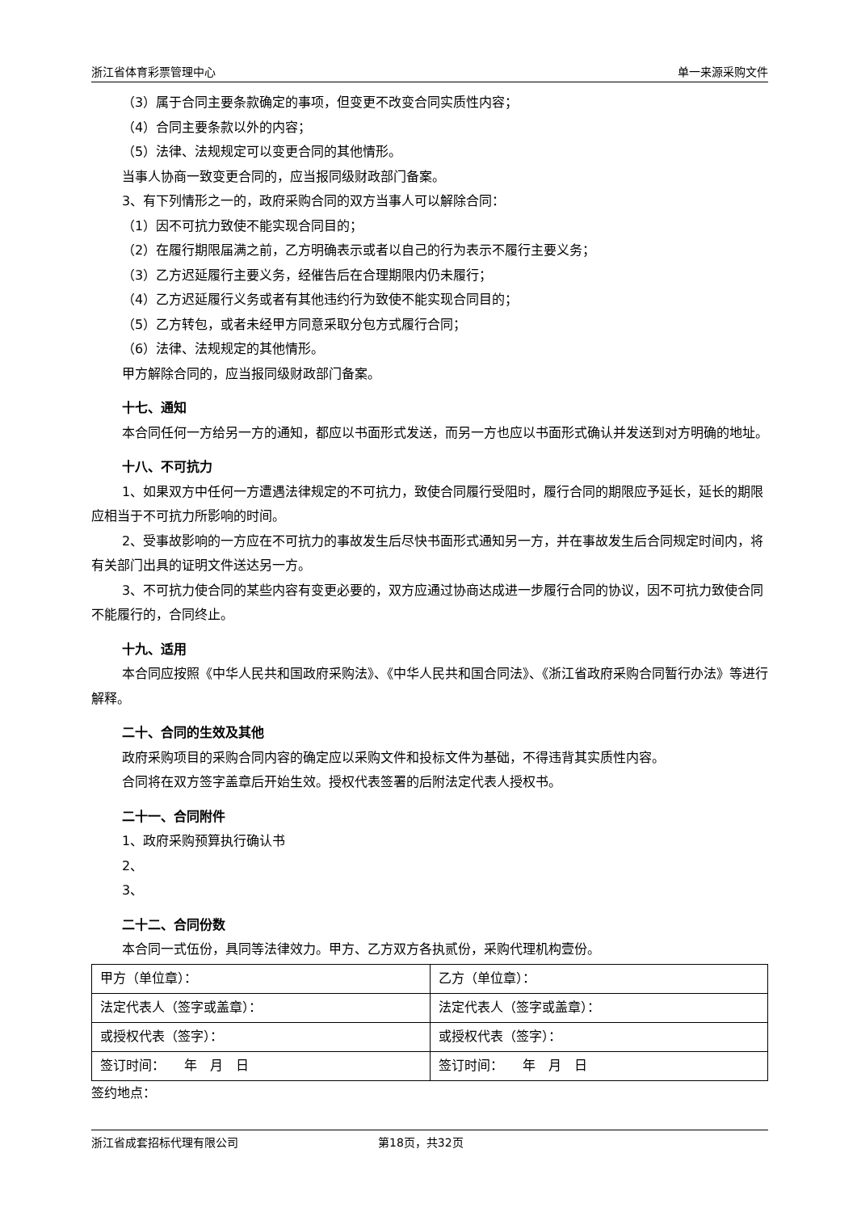浙江省体育彩票管理中心 单一来源采购文件
（3）属于合同主要条款确定的事项，但变更不改变合同实质性内容；
（4）合同主要条款以外的内容；
（5）法律、法规规定可以变更合同的其他情形。
当事人协商一致变更合同的，应当报同级财政部门备案。
3、有下列情形之一的，政府采购合同的双方当事人可以解除合同：
（1）因不可抗力致使不能实现合同目的；
（2）在履行期限届满之前，乙方明确表示或者以自己的行为表示不履行主要义务；
（3）乙方迟延履行主要义务，经催告后在合理期限内仍未履行；
（4）乙方迟延履行义务或者有其他违约行为致使不能实现合同目的；
（5）乙方转包，或者未经甲方同意采取分包方式履行合同；
（6）法律、法规规定的其他情形。
甲方解除合同的，应当报同级财政部门备案。
十七、通知
本合同任何一方给另一方的通知，都应以书面形式发送，而另一方也应以书面形式确认并发送到对方明确的地址。
十八、不可抗力
1、如果双方中任何一方遭遇法律规定的不可抗力，致使合同履行受阻时，履行合同的期限应予延长，延长的期限应相当于不可抗力所影响的时间。
2、受事故影响的一方应在不可抗力的事故发生后尽快书面形式通知另一方，并在事故发生后合同规定时间内，将有关部门出具的证明文件送达另一方。
3、不可抗力使合同的某些内容有变更必要的，双方应通过协商达成进一步履行合同的协议，因不可抗力致使合同不能履行的，合同终止。
十九、适用
本合同应按照《中华人民共和国政府采购法》、《中华人民共和国合同法》、《浙江省政府采购合同暂行办法》等进行解释。
二十、合同的生效及其他
政府采购项目的采购合同内容的确定应以采购文件和投标文件为基础，不得违背其实质性内容。
合同将在双方签字盖章后开始生效。授权代表签署的后附法定代表人授权书。
二十一、合同附件
1、政府采购预算执行确认书
2、
3、
二十二、合同份数
本合同一式伍份，具同等法律效力。甲方、乙方双方各执贰份，采购代理机构壹份。
| 甲方（单位章）： | 乙方（单位章）： |
| 法定代表人（签字或盖章）： | 法定代表人（签字或盖章）： |
| 或授权代表（签字）： | 或授权代表（签字）： |
| 签订时间： 年 月 日 | 签订时间： 年 月 日 |
签约地点：
浙江省成套招标代理有限公司 第18页，共32页